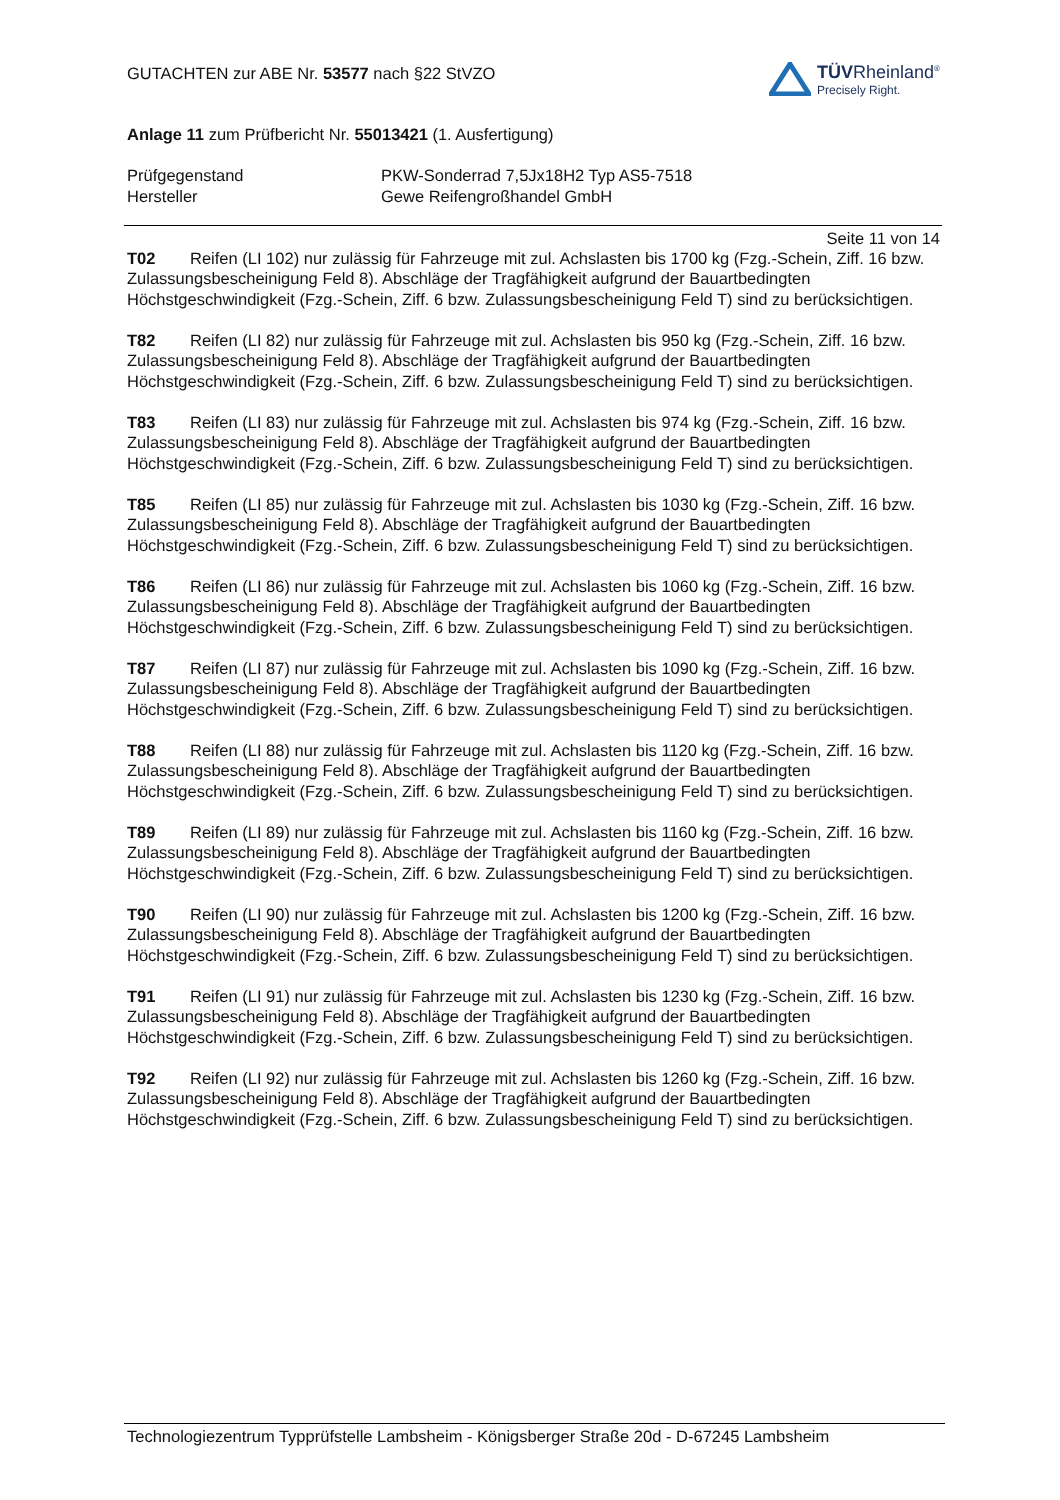GUTACHTEN zur ABE Nr. 53577 nach §22 StVZO
Anlage 11 zum Prüfbericht Nr. 55013421 (1. Ausfertigung)
TÜVRheinland<sup>®</sup>
Precisely Right.
Prüfgegenstand PKW-Sonderrad 7,5Jx18H2 Typ AS5-7518
Hersteller Gewe Reifengroßhandel GmbH
Seite 11 von 14
T02 Reifen (LI 102) nur zulässig für Fahrzeuge mit zul. Achslasten bis 1700 kg (Fzg.-Schein, Ziff. 16 bzw. Zulassungsbescheinigung Feld 8). Abschläge der Tragfähigkeit aufgrund der Bauartbedingten Höchstgeschwindigkeit (Fzg.-Schein, Ziff. 6 bzw. Zulassungsbescheinigung Feld T) sind zu berücksichtigen.
T82 Reifen (LI 82) nur zulässig für Fahrzeuge mit zul. Achslasten bis 950 kg (Fzg.-Schein, Ziff. 16 bzw. Zulassungsbescheinigung Feld 8). Abschläge der Tragfähigkeit aufgrund der Bauartbedingten Höchstgeschwindigkeit (Fzg.-Schein, Ziff. 6 bzw. Zulassungsbescheinigung Feld T) sind zu berücksichtigen.
T83 Reifen (LI 83) nur zulässig für Fahrzeuge mit zul. Achslasten bis 974 kg (Fzg.-Schein, Ziff. 16 bzw. Zulassungsbescheinigung Feld 8). Abschläge der Tragfähigkeit aufgrund der Bauartbedingten Höchstgeschwindigkeit (Fzg.-Schein, Ziff. 6 bzw. Zulassungsbescheinigung Feld T) sind zu berücksichtigen.
T85 Reifen (LI 85) nur zulässig für Fahrzeuge mit zul. Achslasten bis 1030 kg (Fzg.-Schein, Ziff. 16 bzw. Zulassungsbescheinigung Feld 8). Abschläge der Tragfähigkeit aufgrund der Bauartbedingten Höchstgeschwindigkeit (Fzg.-Schein, Ziff. 6 bzw. Zulassungsbescheinigung Feld T) sind zu berücksichtigen.
T86 Reifen (LI 86) nur zulässig für Fahrzeuge mit zul. Achslasten bis 1060 kg (Fzg.-Schein, Ziff. 16 bzw. Zulassungsbescheinigung Feld 8). Abschläge der Tragfähigkeit aufgrund der Bauartbedingten Höchstgeschwindigkeit (Fzg.-Schein, Ziff. 6 bzw. Zulassungsbescheinigung Feld T) sind zu berücksichtigen.
T87 Reifen (LI 87) nur zulässig für Fahrzeuge mit zul. Achslasten bis 1090 kg (Fzg.-Schein, Ziff. 16 bzw. Zulassungsbescheinigung Feld 8). Abschläge der Tragfähigkeit aufgrund der Bauartbedingten Höchstgeschwindigkeit (Fzg.-Schein, Ziff. 6 bzw. Zulassungsbescheinigung Feld T) sind zu berücksichtigen.
T88 Reifen (LI 88) nur zulässig für Fahrzeuge mit zul. Achslasten bis 1120 kg (Fzg.-Schein, Ziff. 16 bzw. Zulassungsbescheinigung Feld 8). Abschläge der Tragfähigkeit aufgrund der Bauartbedingten Höchstgeschwindigkeit (Fzg.-Schein, Ziff. 6 bzw. Zulassungsbescheinigung Feld T) sind zu berücksichtigen.
T89 Reifen (LI 89) nur zulässig für Fahrzeuge mit zul. Achslasten bis 1160 kg (Fzg.-Schein, Ziff. 16 bzw. Zulassungsbescheinigung Feld 8). Abschläge der Tragfähigkeit aufgrund der Bauartbedingten Höchstgeschwindigkeit (Fzg.-Schein, Ziff. 6 bzw. Zulassungsbescheinigung Feld T) sind zu berücksichtigen.
T90 Reifen (LI 90) nur zulässig für Fahrzeuge mit zul. Achslasten bis 1200 kg (Fzg.-Schein, Ziff. 16 bzw. Zulassungsbescheinigung Feld 8). Abschläge der Tragfähigkeit aufgrund der Bauartbedingten Höchstgeschwindigkeit (Fzg.-Schein, Ziff. 6 bzw. Zulassungsbescheinigung Feld T) sind zu berücksichtigen.
T91 Reifen (LI 91) nur zulässig für Fahrzeuge mit zul. Achslasten bis 1230 kg (Fzg.-Schein, Ziff. 16 bzw. Zulassungsbescheinigung Feld 8). Abschläge der Tragfähigkeit aufgrund der Bauartbedingten Höchstgeschwindigkeit (Fzg.-Schein, Ziff. 6 bzw. Zulassungsbescheinigung Feld T) sind zu berücksichtigen.
T92 Reifen (LI 92) nur zulässig für Fahrzeuge mit zul. Achslasten bis 1260 kg (Fzg.-Schein, Ziff. 16 bzw. Zulassungsbescheinigung Feld 8). Abschläge der Tragfähigkeit aufgrund der Bauartbedingten Höchstgeschwindigkeit (Fzg.-Schein, Ziff. 6 bzw. Zulassungsbescheinigung Feld T) sind zu berücksichtigen.
Technologiezentrum Typprüfstelle Lambsheim - Königsberger Straße 20d - D-67245 Lambsheim